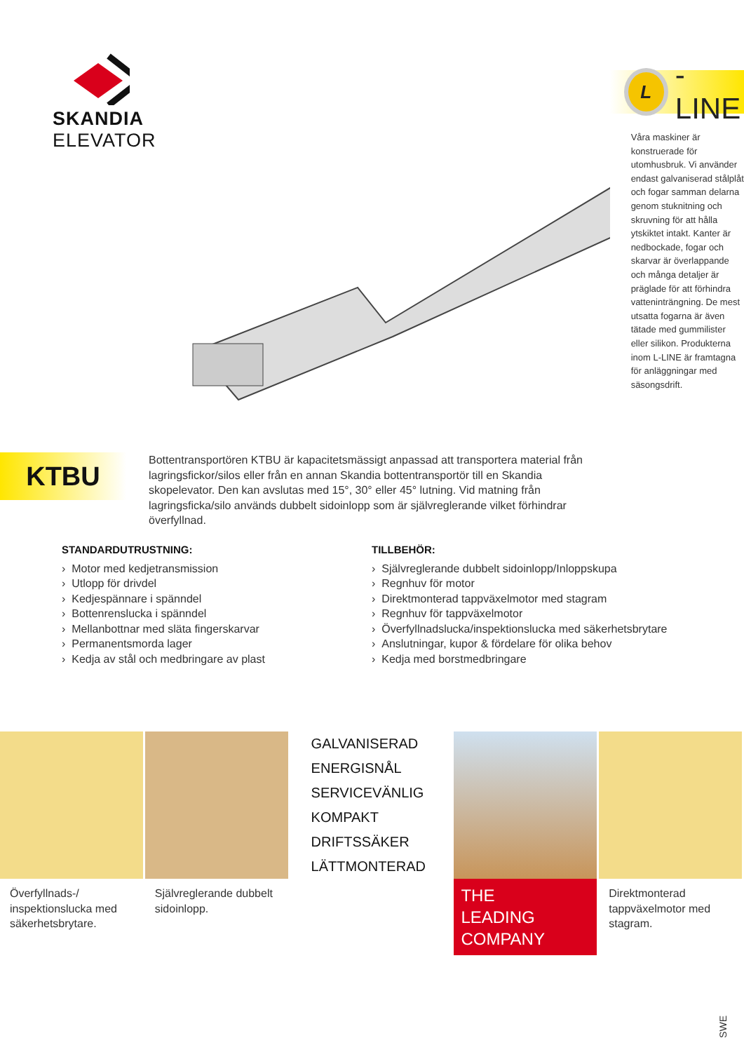SKANDIA
ELEVATOR
L -LINE
Våra maskiner är konstruerade för utomhusbruk. Vi använder endast galvaniserad stålplåt och fogar samman delarna genom stuknitning och skruvning för att hålla ytskiktet intakt. Kanter är nedbockade, fogar och skarvar är överlappande och många detaljer är präglade för att förhindra vatteninträngning. De mest utsatta fogarna är även tätade med gummilister eller silikon. Produkterna inom L-LINE är framtagna för anläggningar med säsongsdrift.
KTBU
Bottentransportören KTBU är kapacitetsmässigt anpassad att transportera material från lagringsfickor/silos eller från en annan Skandia bottentransportör till en Skandia skopelevator. Den kan avslutas med 15°, 30° eller 45° lutning. Vid matning från lagringsficka/silo används dubbelt sidoinlopp som är självreglerande vilket förhindrar överfyllnad.
STANDARDUTRUSTNING:
› Motor med kedjetransmission
› Utlopp för drivdel
› Kedjespännare i spänndel
› Bottenrenslucka i spänndel
› Mellanbottnar med släta fingerskarvar
› Permanentsmorda lager
› Kedja av stål och medbringare av plast
TILLBEHÖR:
› Självreglerande dubbelt sidoinlopp/Inloppskupa
› Regnhuv för motor
› Direktmonterad tappväxelmotor med stagram
› Regnhuv för tappväxelmotor
› Överfyllnadslucka/inspektionslucka med säkerhetsbrytare
› Anslutningar, kupor & fördelare för olika behov
› Kedja med borstmedbringare
Överfyllnads-/ inspektionslucka med säkerhetsbrytare.
Självreglerande dubbelt sidoinlopp.
GALVANISERAD
ENERGISNÅL
SERVICEVÄNLIG
KOMPAKT
DRIFTSSÄKER
LÄTTMONTERAD
THE
LEADING
COMPANY
Direktmonterad tappväxelmotor med stagram.
SWE